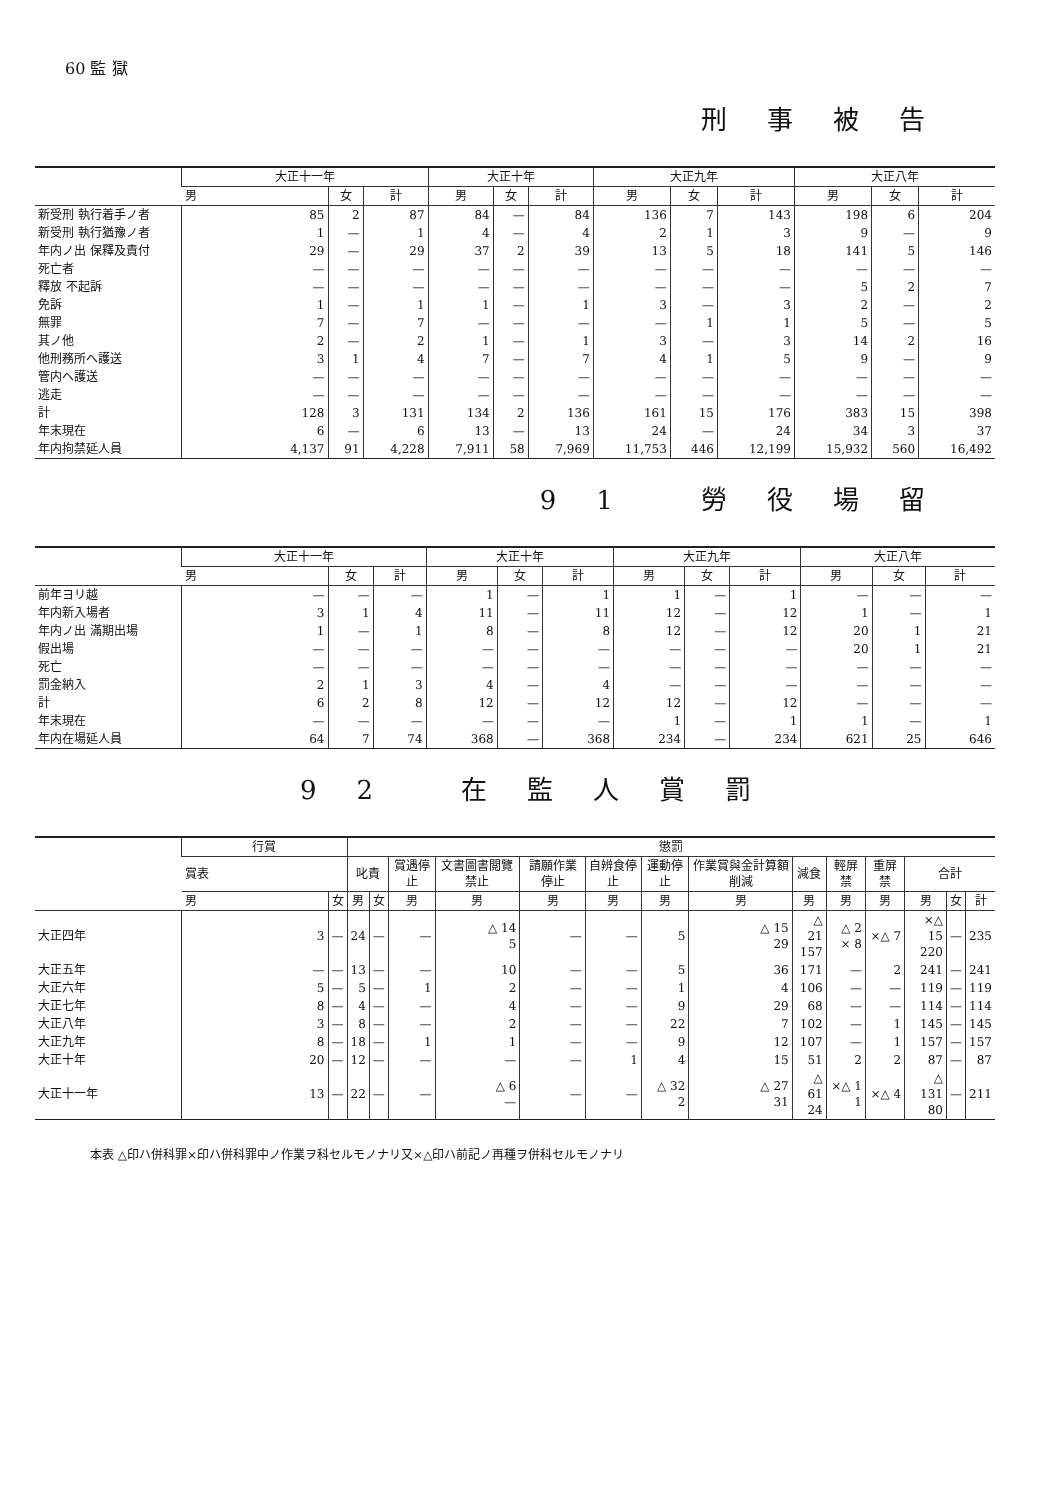60 監 獄
刑事被告
| | 大正十一年 | | | 大正十年 | | | 大正九年 | | | 大正八年 | | |
| --- | --- | --- | --- | --- | --- | --- | --- | --- | --- | --- | --- | --- |
| | 男 | 女 | 計 | 男 | 女 | 計 | 男 | 女 | 計 | 男 | 女 | 計 |
| 新受刑 執行着手ノ者 | 85 | 2 | 87 | 84 | — | 84 | 136 | 7 | 143 | 198 | 6 | 204 |
| 新受刑 執行猶豫ノ者 | 1 | — | 1 | 4 | — | 4 | 2 | 1 | 3 | 9 | — | 9 |
| 年内ノ出 保釋及責付 | 29 | — | 29 | 37 | 2 | 39 | 13 | 5 | 18 | 141 | 5 | 146 |
| 死亡者 | — | — | — | — | — | — | — | — | — | — | — | — |
| 釋放 不起訴 | — | — | — | — | — | — | — | — | — | 5 | 2 | 7 |
| 免訴 | 1 | — | 1 | 1 | — | 1 | 3 | — | 3 | 2 | — | 2 |
| 無罪 | 7 | — | 7 | — | — | — | — | 1 | 1 | 5 | — | 5 |
| 其ノ他 | 2 | — | 2 | 1 | — | 1 | 3 | — | 3 | 14 | 2 | 16 |
| 他刑務所へ護送 | 3 | 1 | 4 | 7 | — | 7 | 4 | 1 | 5 | 9 | — | 9 |
| 管内へ護送 | — | — | — | — | — | — | — | — | — | — | — | — |
| 逃走 | — | — | — | — | — | — | — | — | — | — | — | — |
| 計 | 128 | 3 | 131 | 134 | 2 | 136 | 161 | 15 | 176 | 383 | 15 | 398 |
| 年末現在 | 6 | — | 6 | 13 | — | 13 | 24 | — | 24 | 34 | 3 | 37 |
| 年内拘禁延人員 | 4,137 | 91 | 4,228 | 7,911 | 58 | 7,969 | 11,753 | 446 | 12,199 | 15,932 | 560 | 16,492 |
91 勞役場留
| | 大正十一年 | | | 大正十年 | | | 大正九年 | | | 大正八年 | | |
| --- | --- | --- | --- | --- | --- | --- | --- | --- | --- | --- | --- | --- |
| | 男 | 女 | 計 | 男 | 女 | 計 | 男 | 女 | 計 | 男 | 女 | 計 |
| 前年ヨリ越 | — | — | — | 1 | — | 1 | 1 | — | 1 | — | — | — |
| 年内新入場者 | 3 | 1 | 4 | 11 | — | 11 | 12 | — | 12 | 1 | — | 1 |
| 年内ノ出 滿期出場 | 1 | — | 1 | 8 | — | 8 | 12 | — | 12 | 20 | 1 | 21 |
| 假出場 | — | — | — | — | — | — | — | — | — | 20 | 1 | 21 |
| 死亡 | — | — | — | — | — | — | — | — | — | — | — | — |
| 罰金納入 | 2 | 1 | 3 | 4 | — | 4 | — | — | — | — | — | — |
| 計 | 6 | 2 | 8 | 12 | — | 12 | 12 | — | 12 | — | — | — |
| 年末現在 | — | — | — | — | — | — | 1 | — | 1 | 1 | — | 1 |
| 年内在場延人員 | 64 | 7 | 74 | 368 | — | 368 | 234 | — | 234 | 621 | 25 | 646 |
92 在監人賞罰
| | 行賞 | | 懲罰 | | | | | | | | | | | | | |
| --- | --- | --- | --- | --- | --- | --- | --- | --- | --- | --- | --- | --- | --- | --- | --- | --- |
| | 賞表 | | 叱責 | | 賞遇停止 | 文書圖書閲覽禁止 | 請願作業停止 | 自辨食停止 | 運動停止 | 作業賞與金計算額削減 | 減食 | 輕屏禁 | 重屏禁 | 合計 | | |
| | 男 | 女 | 男 | 女 | 男 | 男 | 男 | 男 | 男 | 男 | 男 | 男 | 男 | 男 | 女 | 計 |
| 大正四年 | 3 | — | 24 | — | — | △ 14 5 | — | — | 5 | △ 15 29 | △ 21 157 | △ 2 × 8 | ×△ 7 | ×△ 15 220 | — | 235 |
| 大正五年 | — | — | 13 | — | — | 10 | — | — | 5 | 36 | 171 | — | 2 | 241 | — | 241 |
| 大正六年 | 5 | — | 5 | — | 1 | 2 | — | — | 1 | 4 | 106 | — | — | 119 | — | 119 |
| 大正七年 | 8 | — | 4 | — | — | 4 | — | — | 9 | 29 | 68 | — | — | 114 | — | 114 |
| 大正八年 | 3 | — | 8 | — | — | 2 | — | — | 22 | 7 | 102 | — | 1 | 145 | — | 145 |
| 大正九年 | 8 | — | 18 | — | 1 | 1 | — | — | 9 | 12 | 107 | — | 1 | 157 | — | 157 |
| 大正十年 | 20 | — | 12 | — | — | — | — | 1 | 4 | 15 | 51 | 2 | 2 | 87 | — | 87 |
| 大正十一年 | 13 | — | 22 | — | — | △ 6 — | — | — | △ 32 2 | △ 27 31 | △ 61 24 | ×△ 1 1 | ×△ 4 | △ 131 80 | — | 211 |
本表 △印ハ併科罪×印ハ併科罪中ノ作業ヲ科セルモノナリ又×△印ハ前記ノ再種ヲ併科セルモノナリ